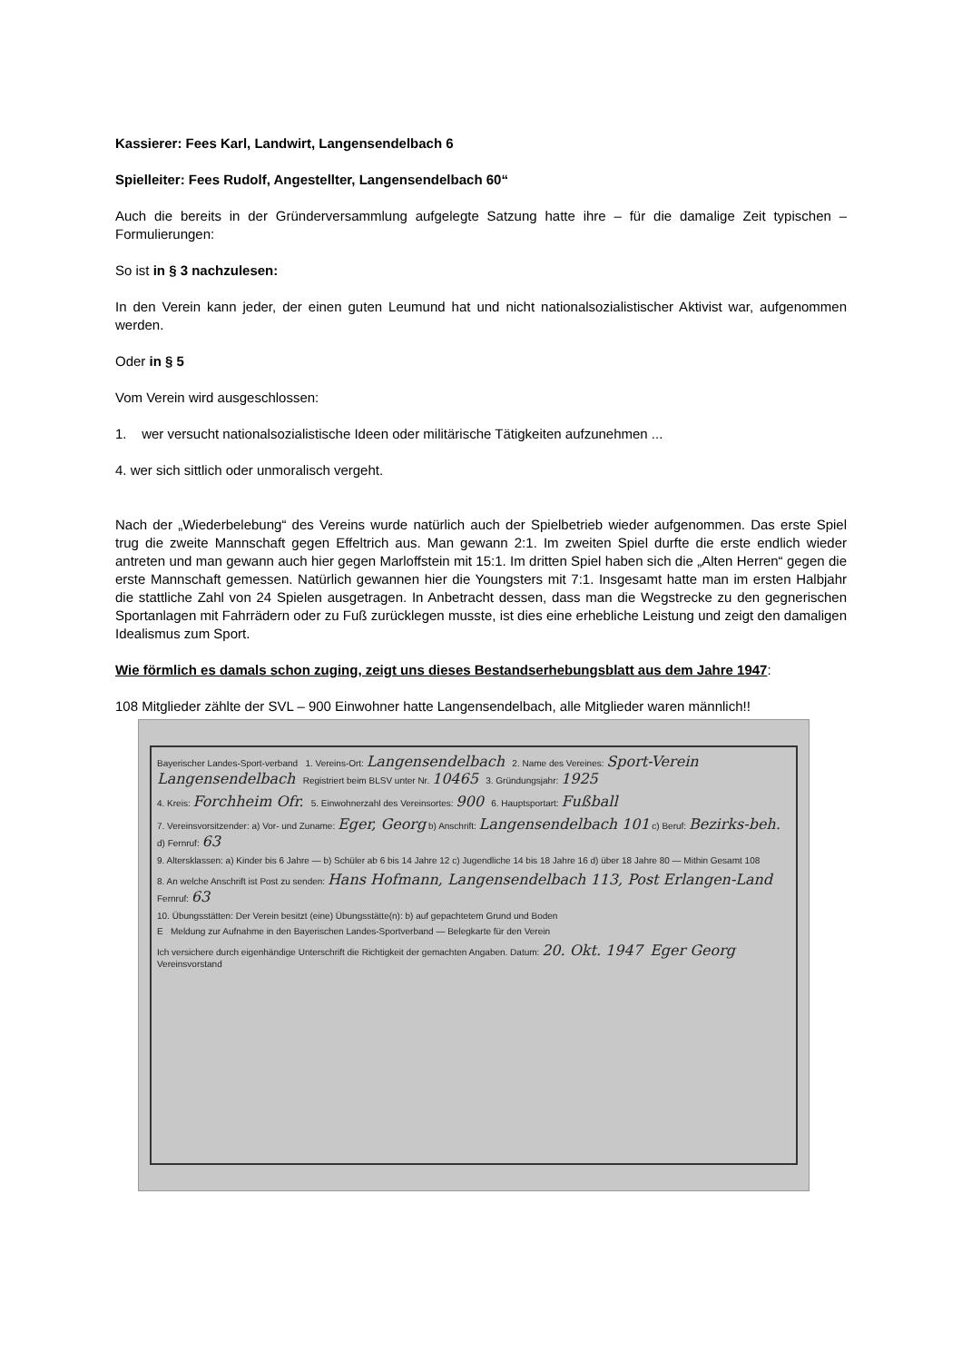Kassierer: Fees Karl, Landwirt, Langensendelbach 6
Spielleiter: Fees Rudolf, Angestellter, Langensendelbach 60“
Auch die bereits in der Gründerversammlung aufgelegte Satzung hatte ihre – für die damalige Zeit typischen – Formulierungen:
So ist in § 3 nachzulesen:
In den Verein kann jeder, der einen guten Leumund hat und nicht nationalsozialistischer Aktivist war, aufgenommen werden.
Oder in § 5
Vom Verein wird ausgeschlossen:
1. wer versucht nationalsozialistische Ideen oder militärische Tätigkeiten aufzunehmen ...
4. wer sich sittlich oder unmoralisch vergeht.
Nach der „Wiederbelebung“ des Vereins wurde natürlich auch der Spielbetrieb wieder aufgenommen. Das erste Spiel trug die zweite Mannschaft gegen Effeltrich aus. Man gewann 2:1. Im zweiten Spiel durfte die erste endlich wieder antreten und man gewann auch hier gegen Marloffstein mit 15:1. Im dritten Spiel haben sich die „Alten Herren“ gegen die erste Mannschaft gemessen. Natürlich gewannen hier die Youngsters mit 7:1. Insgesamt hatte man im ersten Halbjahr die stattliche Zahl von 24 Spielen ausgetragen. In Anbetracht dessen, dass man die Wegstrecke zu den gegnerischen Sportanlagen mit Fahrrädern oder zu Fuß zurücklegen musste, ist dies eine erhebliche Leistung und zeigt den damaligen Idealismus zum Sport.
Wie förmlich es damals schon zuging, zeigt uns dieses Bestandserhebungsblatt aus dem Jahre 1947:
108 Mitglieder zählte der SVL – 900 Einwohner hatte Langensendelbach, alle Mitglieder waren männlich!!
Bayerischer Landes-Sport-verband 1. Vereins-Ort: Langensendelbach 2. Name des Vereines: Sport-Verein Langensendelbach Registriert beim BLSV unter Nr. 10465 3. Gründungsjahr: 1925
4. Kreis: Forchheim Ofr. 5. Einwohnerzahl des Vereinsortes: 900 6. Hauptsportart: Fußball
7. Vereinsvorsitzender: a) Vor- und Zuname: Eger, Georg b) Anschrift: Langensendelbach 101 c) Beruf: Bezirks-beh. d) Fernruf: 63
9. Altersklassen: a) Kinder bis 6 Jahre — b) Schüler ab 6 bis 14 Jahre 12 c) Jugendliche 14 bis 18 Jahre 16 d) über 18 Jahre 80 — Mithin Gesamt 108
8. An welche Anschrift ist Post zu senden: Hans Hofmann, Langensendelbach 113, Post Erlangen-Land Fernruf: 63
10. Übungsstätten: Der Verein besitzt (eine) Übungsstätte(n): b) auf gepachtetem Grund und Boden
E Meldung zur Aufnahme in den Bayerischen Landes-Sportverband — Belegkarte für den Verein
Ich versichere durch eigenhändige Unterschrift die Richtigkeit der gemachten Angaben. Datum: 20. Okt. 1947 Eger Georg Vereinsvorstand